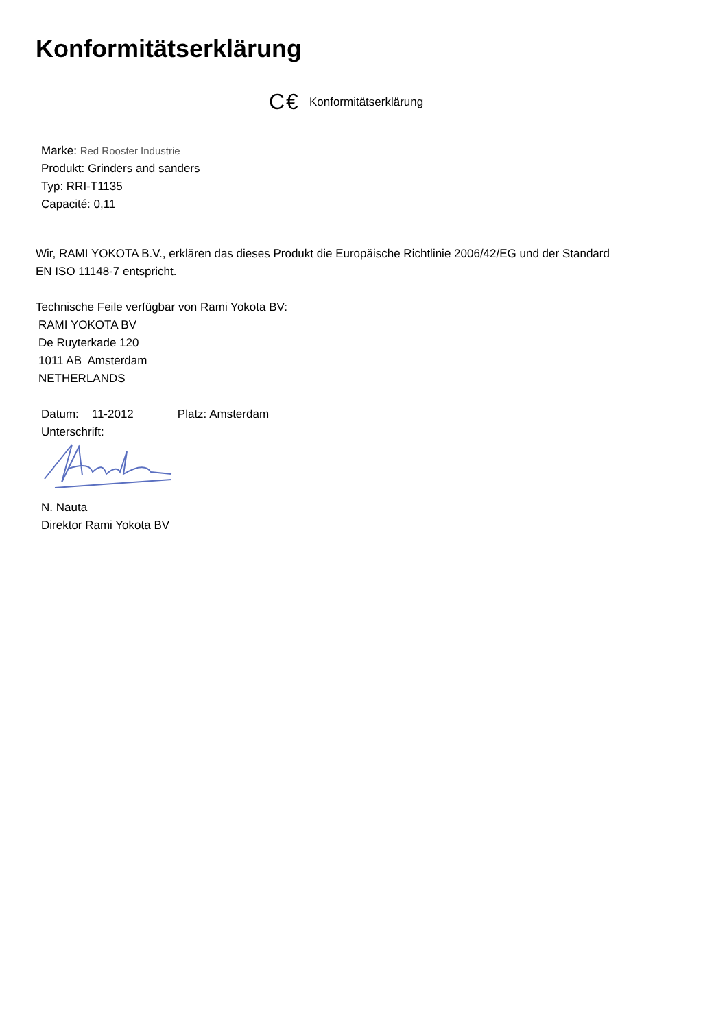Konformitätserklärung
C€ Konformitätserklärung
Marke: Red Rooster Industrie
Produkt: Grinders and sanders
Typ: RRI-T1135
Capacité: 0,11
Wir, RAMI YOKOTA B.V., erklären das dieses Produkt die Europäische Richtlinie 2006/42/EG und der Standard
EN ISO 11148-7 entspricht.
Technische Feile verfügbar von Rami Yokota BV:
RAMI YOKOTA BV
De Ruyterkade 120
1011 AB Amsterdam
NETHERLANDS
Datum: 11-2012 Platz: Amsterdam
Unterschrift:
N. Nauta
Direktor Rami Yokota BV